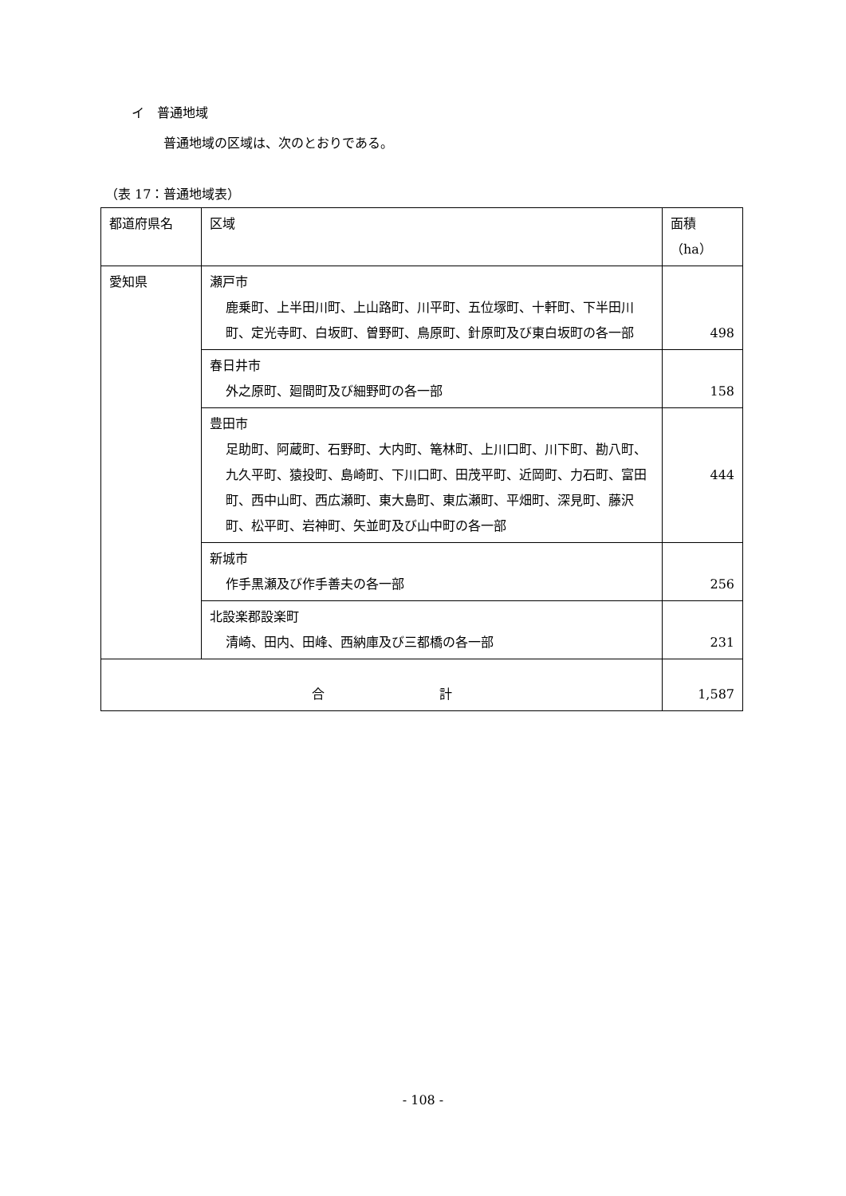イ　普通地域
普通地域の区域は、次のとおりである。
（表 17：普通地域表）
| 都道府県名 | 区域 | 面積（ha） |
| --- | --- | --- |
| 愛知県 | 瀬戸市 鹿乗町、上半田川町、上山路町、川平町、五位塚町、十軒町、下半田川町、定光寺町、白坂町、曽野町、鳥原町、針原町及び東白坂町の各一部 | 498 |
| | 春日井市 外之原町、廻間町及び細野町の各一部 | 158 |
| | 豊田市 足助町、阿蔵町、石野町、大内町、篭林町、上川口町、川下町、勘八町、九久平町、猿投町、島崎町、下川口町、田茂平町、近岡町、力石町、富田町、西中山町、西広瀬町、東大島町、東広瀬町、平畑町、深見町、藤沢町、松平町、岩神町、矢並町及び山中町の各一部 | 444 |
| | 新城市 作手黒瀬及び作手善夫の各一部 | 256 |
| | 北設楽郡設楽町 清崎、田内、田峰、西納庫及び三都橋の各一部 | 231 |
| 合 計 | | 1,587 |
- 108 -